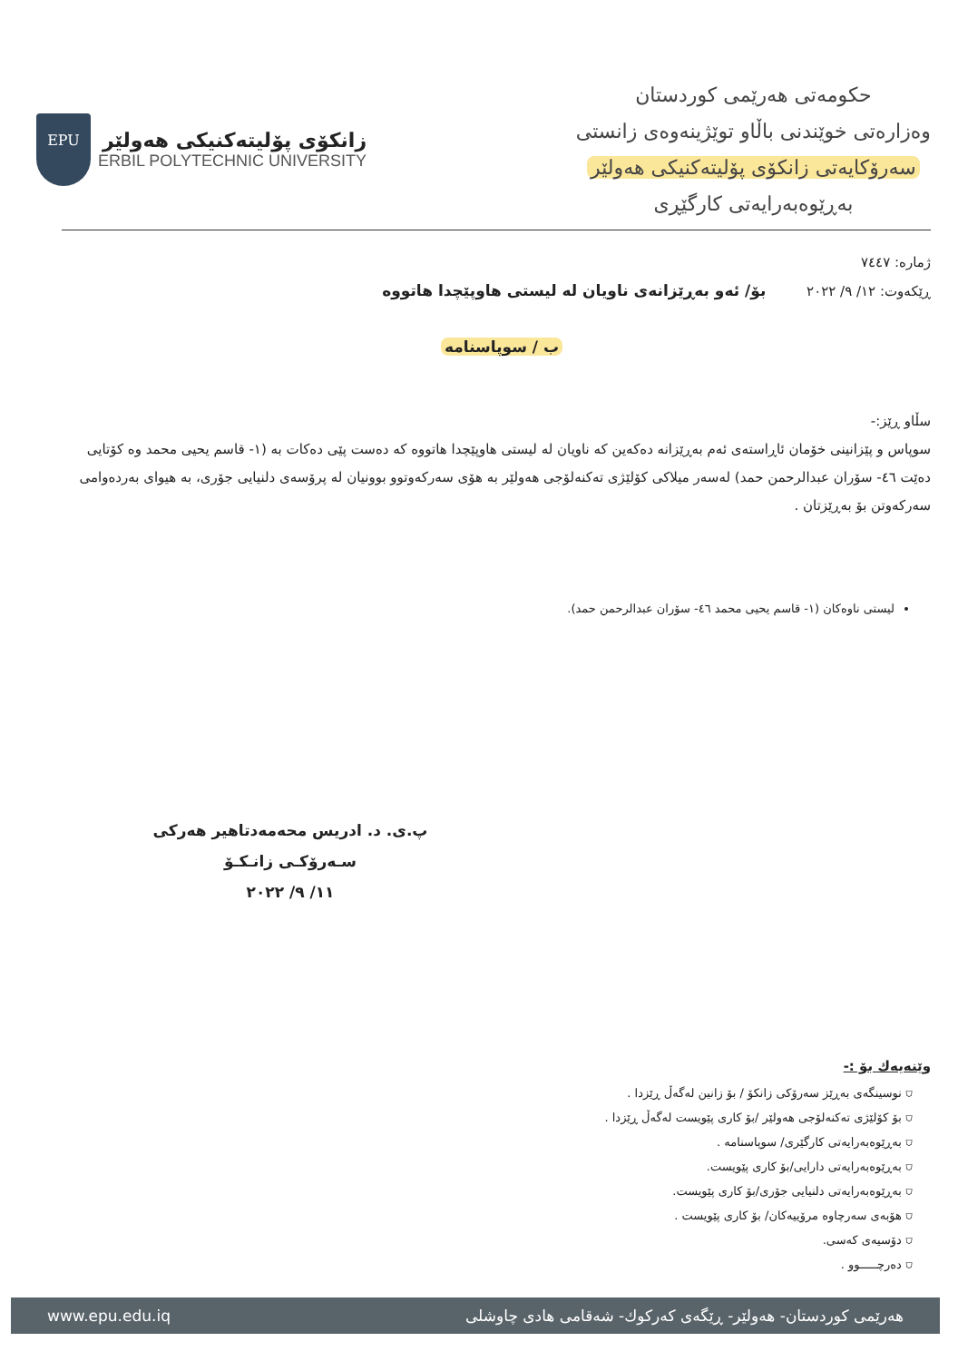EPU
زانكۆی پۆلیتەكنیكی هەولێر
ERBIL POLYTECHNIC UNIVERSITY
حکومەتی هەرێمی کوردستان
وەزارەتی خوێندنی باڵاو توێژینەوەی زانستی
سەرۆکایەتی زانکۆی پۆلیتەکنیکی هەولێر
بەڕێوەبەرایەتی کارگێڕی
ژمارە: ٧٤٤٧
ڕێکەوت: ١٢/ ٩/ ٢٠٢٢ بۆ/ ئەو بەڕێزانەی ناویان لە لیستی هاوپێچدا هاتووە
ب / سوپاسنامە
سڵاو ڕێز:-
سوپاس و پێزانینی خۆمان ئاڕاستەی ئەم بەڕێزانە دەکەین کە ناویان لە لیستی هاوپێچدا هاتووە کە دەست پێی دەکات بە (١- قاسم یحیی محمد وە کۆتایی دەێت ٤٦- سۆران عبدالرحمن حمد) لەسەر میلاکی کۆلێژی تەکنەلۆجی هەولێر بە هۆی سەرکەوتوو بوونیان لە پرۆسەی دلنیایی جۆری، بە هیوای بەردەوامی سەرکەوتن بۆ بەڕێزتان .
لیستی ناوەکان (١- قاسم یحیی محمد ٤٦- سۆران عبدالرحمن حمد).
پ.ی. د. ادریس محەمەدتاهیر هەرکی
سـەرۆکـی زانـکـۆ
١١/ ٩/ ٢٠٢٢
وێنەیەك بۆ :-
⛉ نوسینگەی بەڕێز سەرۆکی زانکۆ / بۆ زانین لەگەڵ ڕێزدا .
⛉ بۆ کۆلێژی تەکنەلۆجی هەولێر /بۆ کاری پێویست لەگەڵ ڕێزدا .
⛉ بەڕێوەبەرایەتی کارگێری/ سوپاسنامە .
⛉ بەڕێوەبەرایەتی دارایی/بۆ کاری پێویست.
⛉ بەڕێوەبەرایەتی دلنیایی جۆری/بۆ کاری پێویست.
⛉ هۆبەی سەرچاوە مرۆییەکان/ بۆ کاری پێویست .
⛉ دۆسیەی کەسی.
⛉ دەرچـــــوو .
www.epu.edu.iq هەرێمی کوردستان- هەولێر- ڕێگەی کەرکوك- شەقامی هادی چاوشلی